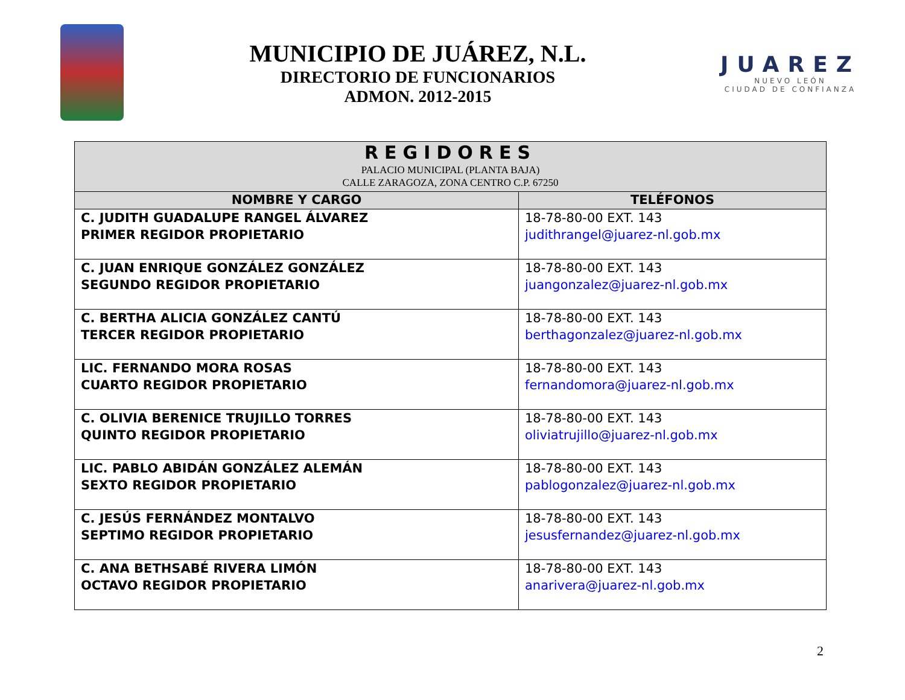MUNICIPIO DE JUÁREZ, N.L.
DIRECTORIO DE FUNCIONARIOS
ADMON. 2012-2015
JUAREZ
NUEVO LEÓN
CIUDAD DE CONFIANZA
| REGIDORES PALACIO MUNICIPAL (PLANTA BAJA) CALLE ZARAGOZA, ZONA CENTRO C.P. 67250 | |
| NOMBRE Y CARGO | TELÉFONOS |
| C. JUDITH GUADALUPE RANGEL ÁLVAREZ PRIMER REGIDOR PROPIETARIO | 18-78-80-00 EXT. 143 judithrangel@juarez-nl.gob.mx |
| C. JUAN ENRIQUE GONZÁLEZ GONZÁLEZ SEGUNDO REGIDOR PROPIETARIO | 18-78-80-00 EXT. 143 juangonzalez@juarez-nl.gob.mx |
| C. BERTHA ALICIA GONZÁLEZ CANTÚ TERCER REGIDOR PROPIETARIO | 18-78-80-00 EXT. 143 berthagonzalez@juarez-nl.gob.mx |
| LIC. FERNANDO MORA ROSAS CUARTO REGIDOR PROPIETARIO | 18-78-80-00 EXT. 143 fernandomora@juarez-nl.gob.mx |
| C. OLIVIA BERENICE TRUJILLO TORRES QUINTO REGIDOR PROPIETARIO | 18-78-80-00 EXT. 143 oliviatrujillo@juarez-nl.gob.mx |
| LIC. PABLO ABIDÁN GONZÁLEZ ALEMÁN SEXTO REGIDOR PROPIETARIO | 18-78-80-00 EXT. 143 pablogonzalez@juarez-nl.gob.mx |
| C. JESÚS FERNÁNDEZ MONTALVO SEPTIMO REGIDOR PROPIETARIO | 18-78-80-00 EXT. 143 jesusfernandez@juarez-nl.gob.mx |
| C. ANA BETHSABÉ RIVERA LIMÓN OCTAVO REGIDOR PROPIETARIO | 18-78-80-00 EXT. 143 anarivera@juarez-nl.gob.mx |
2